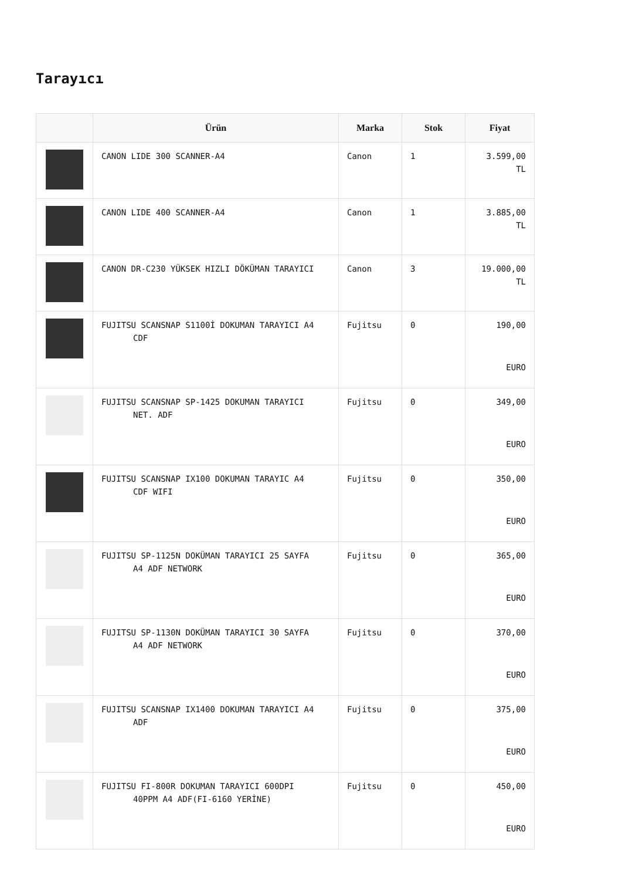Tarayıcı
| | Ürün | Marka | Stok | Fiyat |
| --- | --- | --- | --- | --- |
| | CANON LIDE 300 SCANNER-A4 | Canon | 1 | 3.599,00 TL |
| | CANON LIDE 400 SCANNER-A4 | Canon | 1 | 3.885,00 TL |
| | CANON DR-C230 YÜKSEK HIZLI DÖKÜMAN TARAYICI | Canon | 3 | 19.000,00 TL |
| | FUJITSU SCANSNAP S1100İ DOKUMAN TARAYICI A4 CDF | Fujitsu | 0 | 190,00 EURO |
| | FUJITSU SCANSNAP SP-1425 DOKUMAN TARAYICI NET. ADF | Fujitsu | 0 | 349,00 EURO |
| | FUJITSU SCANSNAP IX100 DOKUMAN TARAYIC A4 CDF WIFI | Fujitsu | 0 | 350,00 EURO |
| | FUJITSU SP-1125N DOKÜMAN TARAYICI 25 SAYFA A4 ADF NETWORK | Fujitsu | 0 | 365,00 EURO |
| | FUJITSU SP-1130N DOKÜMAN TARAYICI 30 SAYFA A4 ADF NETWORK | Fujitsu | 0 | 370,00 EURO |
| | FUJITSU SCANSNAP IX1400 DOKUMAN TARAYICI A4 ADF | Fujitsu | 0 | 375,00 EURO |
| | FUJITSU FI-800R DOKUMAN TARAYICI 600DPI 40PPM A4 ADF(FI-6160 YERİNE) | Fujitsu | 0 | 450,00 EURO |